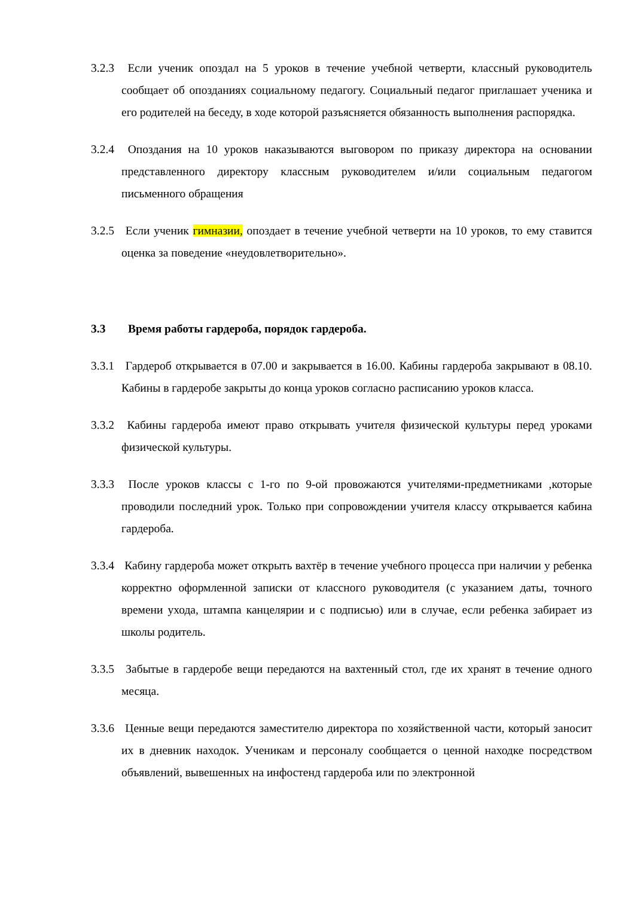3.2.3 Если ученик опоздал на 5 уроков в течение учебной четверти, классный руководитель сообщает об опозданиях социальному педагогу. Социальный педагог приглашает ученика и его родителей на беседу, в ходе которой разъясняется обязанность выполнения распорядка.
3.2.4 Опоздания на 10 уроков наказываются выговором по приказу директора на основании представленного директору классным руководителем и/или социальным педагогом письменного обращения
3.2.5 Если ученик гимназии, опоздает в течение учебной четверти на 10 уроков, то ему ставится оценка за поведение «неудовлетворительно».
3.3 Время работы гардероба, порядок гардероба.
3.3.1 Гардероб открывается в 07.00 и закрывается в 16.00. Кабины гардероба закрывают в 08.10. Кабины в гардеробе закрыты до конца уроков согласно расписанию уроков класса.
3.3.2 Кабины гардероба имеют право открывать учителя физической культуры перед уроками физической культуры.
3.3.3 После уроков классы с 1-го по 9-ой провожаются учителями-предметниками ,которые проводили последний урок. Только при сопровождении учителя классу открывается кабина гардероба.
3.3.4 Кабину гардероба может открыть вахтёр в течение учебного процесса при наличии у ребенка корректно оформленной записки от классного руководителя (с указанием даты, точного времени ухода, штампа канцелярии и с подписью) или в случае, если ребенка забирает из школы родитель.
3.3.5 Забытые в гардеробе вещи передаются на вахтенный стол, где их хранят в течение одного месяца.
3.3.6 Ценные вещи передаются заместителю директора по хозяйственной части, который заносит их в дневник находок. Ученикам и персоналу сообщается о ценной находке посредством объявлений, вывешенных на инфостенд гардероба или по электронной